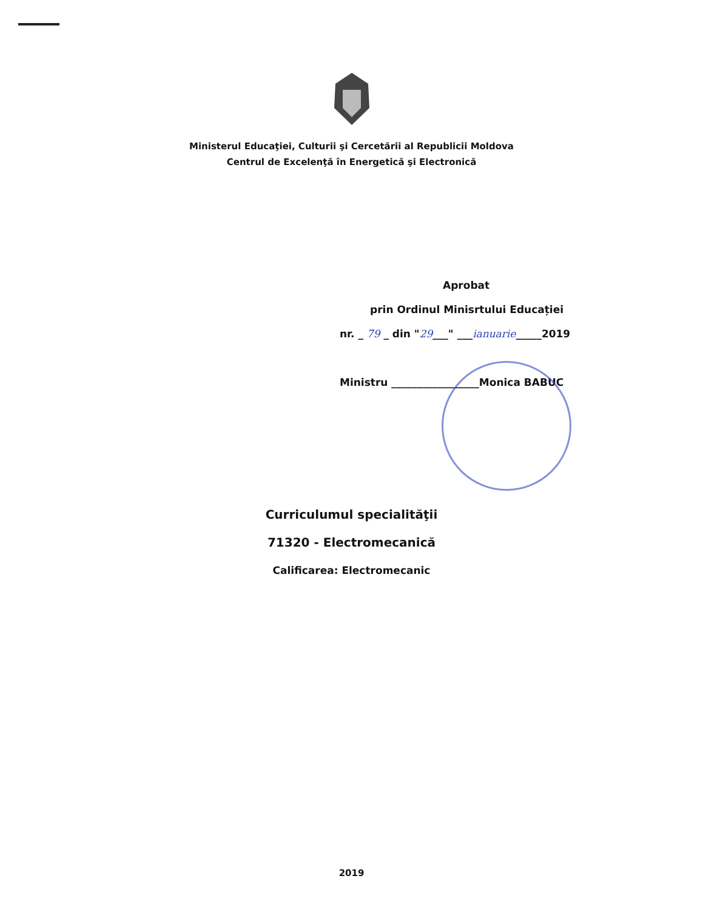Ministerul Educaţiei, Culturii şi Cercetării al Republicii Moldova
Centrul de Excelenţă în Energetică şi Electronică
Aprobat
prin Ordinul Minisrtului Educației
nr. _ 79 _ din "29___" ___ianuarie_____2019
Ministru _________________Monica BABUC
Curriculumul specialităţii
71320 - Electromecanică
Calificarea: Electromecanic
2019